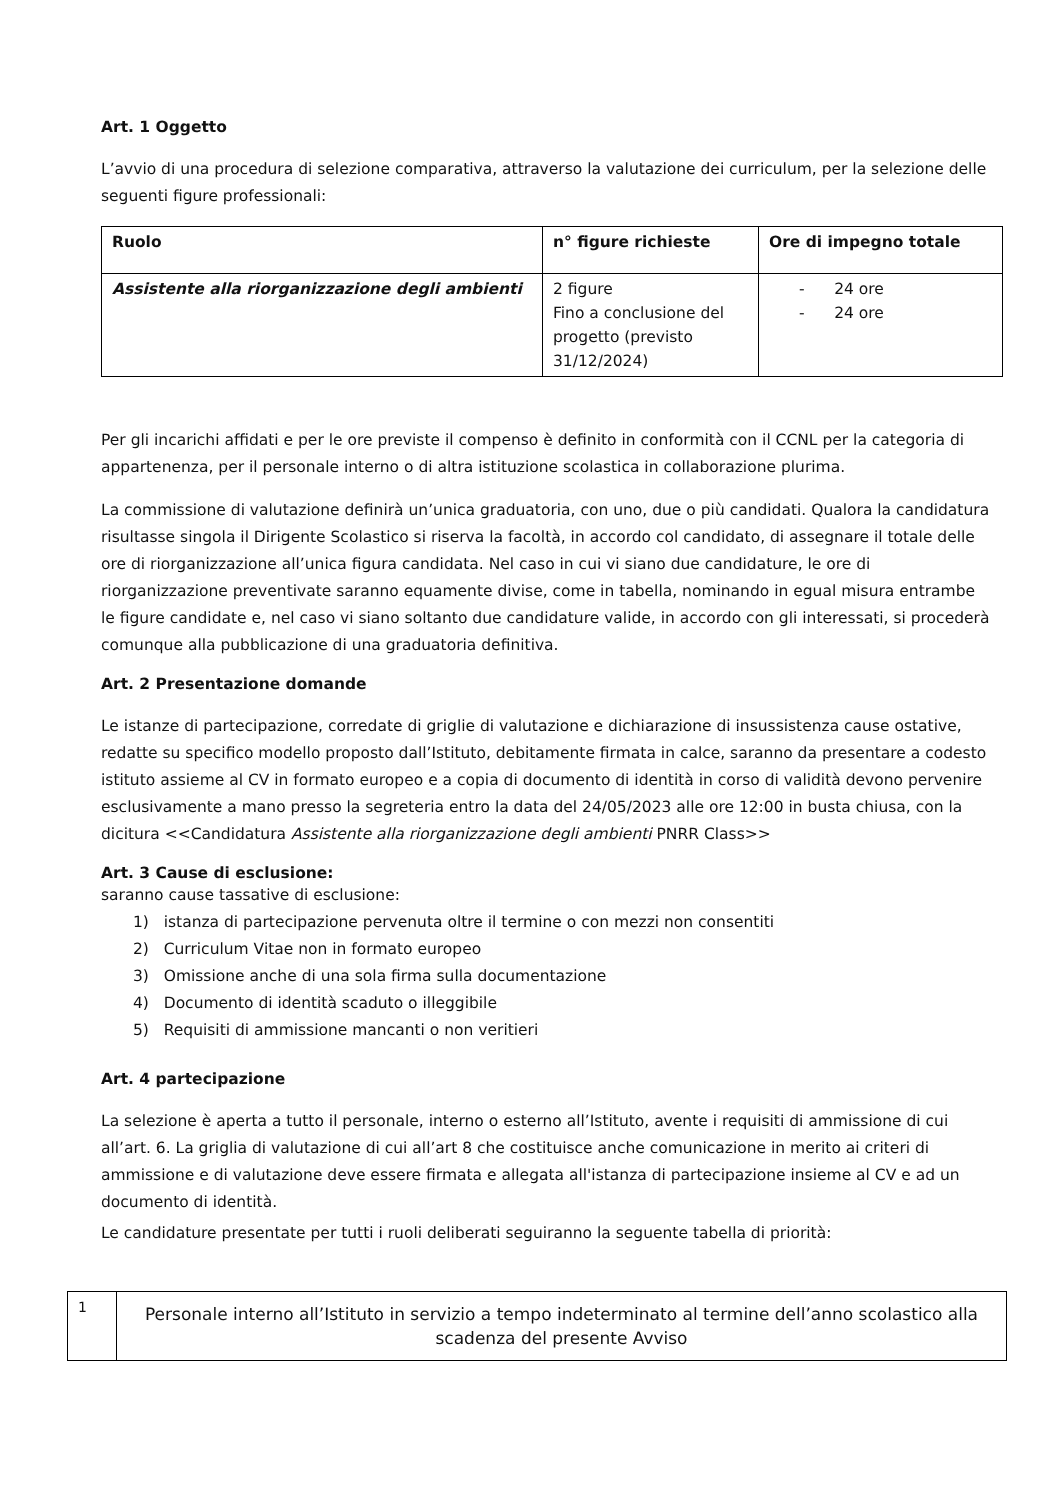Art. 1 Oggetto
L’avvio di una procedura di selezione comparativa, attraverso la valutazione dei curriculum, per la selezione delle seguenti figure professionali:
| Ruolo | n° figure richieste | Ore di impegno totale |
| --- | --- | --- |
| Assistente alla riorganizzazione degli ambienti | 2 figure Fino a conclusione del progetto (previsto 31/12/2024) | - 24 ore - 24 ore |
Per gli incarichi affidati e per le ore previste il compenso è definito in conformità con il CCNL per la categoria di appartenenza, per il personale interno o di altra istituzione scolastica in collaborazione plurima.
La commissione di valutazione definirà un’unica graduatoria, con uno, due o più candidati. Qualora la candidatura risultasse singola il Dirigente Scolastico si riserva la facoltà, in accordo col candidato, di assegnare il totale delle ore di riorganizzazione all’unica figura candidata. Nel caso in cui vi siano due candidature, le ore di riorganizzazione preventivate saranno equamente divise, come in tabella, nominando in egual misura entrambe le figure candidate e, nel caso vi siano soltanto due candidature valide, in accordo con gli interessati, si procederà comunque alla pubblicazione di una graduatoria definitiva.
Art. 2 Presentazione domande
Le istanze di partecipazione, corredate di griglie di valutazione e dichiarazione di insussistenza cause ostative, redatte su specifico modello proposto dall’Istituto, debitamente firmata in calce, saranno da presentare a codesto istituto assieme al CV in formato europeo e a copia di documento di identità in corso di validità devono pervenire esclusivamente a mano presso la segreteria entro la data del 24/05/2023 alle ore 12:00 in busta chiusa, con la dicitura <<Candidatura Assistente alla riorganizzazione degli ambienti PNRR Class>>
Art. 3 Cause di esclusione:
saranno cause tassative di esclusione:
1) istanza di partecipazione pervenuta oltre il termine o con mezzi non consentiti
2) Curriculum Vitae non in formato europeo
3) Omissione anche di una sola firma sulla documentazione
4) Documento di identità scaduto o illeggibile
5) Requisiti di ammissione mancanti o non veritieri
Art. 4 partecipazione
La selezione è aperta a tutto il personale, interno o esterno all’Istituto, avente i requisiti di ammissione di cui all’art. 6. La griglia di valutazione di cui all’art 8 che costituisce anche comunicazione in merito ai criteri di ammissione e di valutazione deve essere firmata e allegata all'istanza di partecipazione insieme al CV e ad un documento di identità.
Le candidature presentate per tutti i ruoli deliberati seguiranno la seguente tabella di priorità:
| 1 | Personale interno all’Istituto in servizio a tempo indeterminato al termine dell’anno scolastico alla scadenza del presente Avviso |